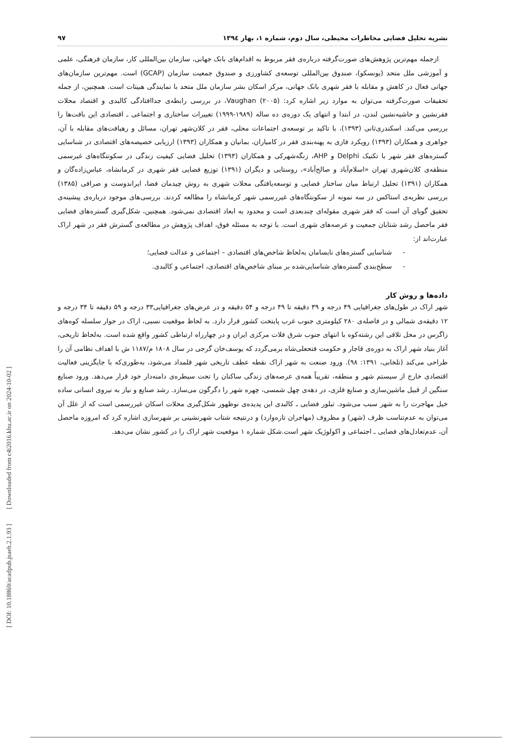[ DOI: 10.18869/acadpub.jsaeh.2.1.93 ] [ Downloaded from c4i2016.khu.ac.ir on 2024-10-02 ]
نشریه تحلیل فضایی مخاطرات محیطی، سال دوم، شماره ۱، بهار ۱۳۹٤ ۹۷
ازجمله مهم‌ترین پژوهش‌های صورت‌گرفته درباره‌ی فقر مربوط به اقدام‌های بانک جهانی، سازمان بین‌المللی کار، سازمان فرهنگی، علمی و آموزشی ملل متحد (یونسکو)، صندوق بین‌المللی توسعه‌ی کشاورزی و صندوق جمعیت سازمان (GCAP) است. مهم‌ترین سازمان‌های جهانی فعال در کاهش و مقابله با فقر شهری بانک جهانی، مرکز اسکان بشر سازمان ملل متحد با نمایندگی هبیتات است. همچنین، از جمله تحقیقات صورت‌گرفته می‌توان به موارد زیر اشاره کرد: Vaughan (۲۰۰۵)، در بررسی رابطه‌ی جداافتادگی کالبدی و اقتصاد محلات فقرنشین و حاشیه‌نشین لندن، در ابتدا و انتهای یک دوره‌ی ده ساله (۱۹۸۹-۱۹۹۹) تغییرات ساختاری و اجتماعی ـ اقتصادی این بافت‌ها را بررسی می‌کند. اسکندری‌ثانی (۱۳۹۳)، با تاکید بر توسعه‌ی اجتماعات محلی، فقر در کلان‌شهر تهران، مسائل و رهیافت‌های مقابله با آن، جواهری و همکاران (۱۳۹۳) رویکرد فازی به پهنه‌بندی فقر در کامیاران، بمانیان و همکاران (۱۳۹۳) ارزیابی خصیصه‌های اقتصادی در شناسایی گستره‌های فقر شهر با تکنیک Delphi و AHP، زنگه‌شهرکی و همکاران (۱۳۹۳) تحلیل فضایی کیفیت زندگی در سکونتگاه‌های غیرسمی منطقه‌ی کلان‌شهری تهران «اسلام‌آباد و صالح‌آباد»، روستایی و دیگران (۱۳۹۱) توزیع فضایی فقر شهری در کرمانشاه، عباس‌زاده‌گان و همکاران (۱۳۹۱) تحلیل ارتباط میان ساختار فضایی و توسعه‌یافتگی محلات شهری به روش چیدمان فضا، ایراندوست و صرافی (۱۳۸۵) بررسی نظریه‌ی استاکس در سه نمونه از سکونتگاه‌های غیررسمی شهر کرمانشاه را مطالعه کردند. بررسی‌های موجود درباره‌ی پیشینه‌ی تحقیق گویای آن است که فقر شهری مقوله‌ای چندبعدی است و محدود به ابعاد اقتصادی نمی‌شود. همچنین، شکل‌گیری گستره‌های فضایی فقر ماحصل رشد شتابان جمعیت و عرصه‌های شهری است. با توجه به مسئله فوق، اهداف پژوهش در مطالعه‌ی گسترش فقر در شهر اراک عبارت‌اند از:
- شناسایی گستره‌های نابسامان به‌لحاظ شاخص‌های اقتصادی – اجتماعی و عدالت فضایی؛
- سطح‌بندی گستره‌های شناسایی‌شده بر مبنای شاخص‌های اقتصادی، اجتماعی و کالبدی.
داده‌ها و روش کار
شهر اراک در طول‌های جغرافیایی ۴۹ درجه و ۳۹ دقیقه تا ۴۹ درجه و ۵۴ دقیقه و در عرض‌های جغرافیایی۳۳ درجه و ۵۹ دقیقه تا ۳۴ درجه و ۱۲ دقیقه‌ی شمالی و در فاصله‌ی ۲۸۰ کیلومتری جنوب غرب پایتخت کشور قرار دارد. به لحاظ موقعیت نسبی، اراک در جوار سلسله کوه‌های زاگرس در محل تلاقی این رشته‌کوه با انتهای جنوب شرق فلات مرکزی ایران و در چهارراه ارتباطی کشور واقع شده است. به‌لحاظ تاریخی، آغاز بنیاد شهر اراک به دوره‌ی قاجار و حکومت فتحعلی‌شاه برمی‌گردد که یوسف‌خان گرجی در سال ۱۸۰۸ م/۱۱۸۷ ش با اهداف نظامی آن را طراحی می‌کند (تلخابی، ۱۳۹۱: ۹۸). ورود صنعت به شهر اراک نقطه عطف تاریخی شهر قلمداد می‌شود، به‌طوری‌که با جایگزینی فعالیت اقتصادی خارج از سیستم شهر و منطقه، تقریباً همه‌ی عرصه‌های زندگی ساکنان را تحت سیطره‌ی دامنه‌دار خود قرار می‌دهد. ورود صنایع سنگین از قبیل ماشین‌سازی و صنایع فلزی، در دهه‌ی چهل شمسی، چهره شهر را دگرگون می‌سازد. رشد صنایع و نیاز به نیروی انسانی ساده خیل مهاجرت را به شهر سبب می‌شود. تبلور فضایی ـ کالبدی این پدیده‌ی نوظهور شکل‌گیری محلات اسکان غیررسمی است که از علل آن می‌توان به عدم‌تناسب ظرف (شهر) و مظروف (مهاجران تازه‌وارد) و درنتیجه شتاب شهرنشینی بر شهرسازی اشاره کرد که امروزه ماحصل آن، عدم‌تعادل‌های فضایی ـ اجتماعی و اکولوژیک شهر است.شکل شماره ۱ موقعیت شهر اراک را در کشور نشان می‌دهد.